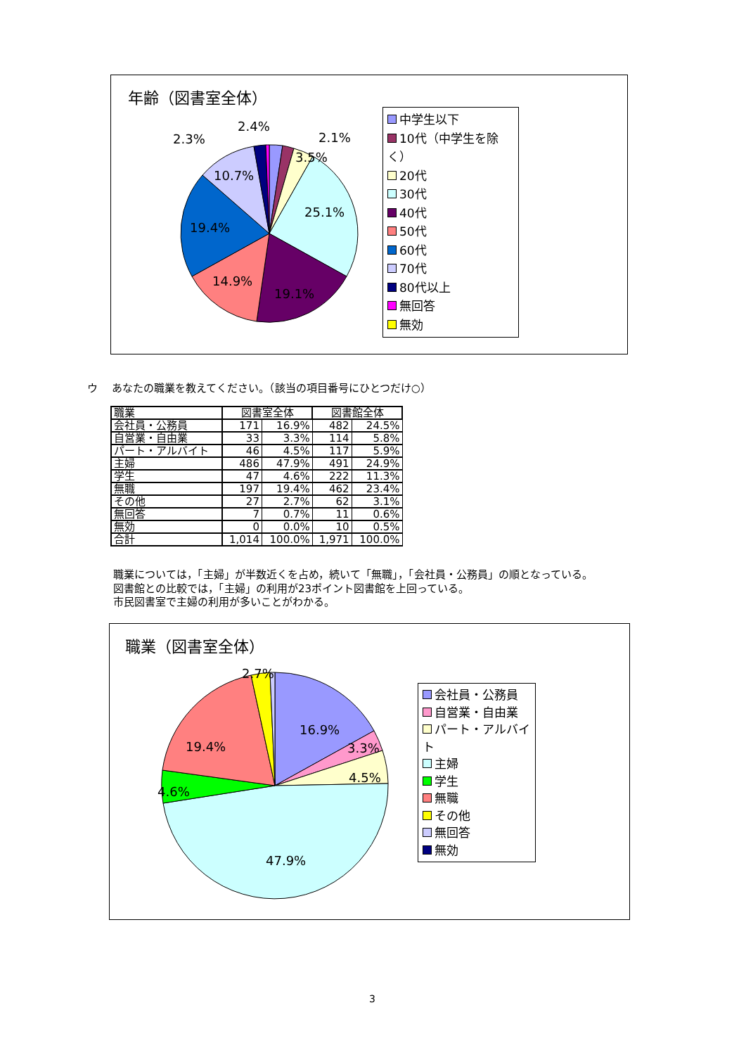年齢（図書室全体）
2.4%
2.3% 2.1%
3.5%
10.7%
25.1%
19.4%
14.9%
19.1%
中学生以下
10代（中学生を除く）
20代
30代
40代
50代
60代
70代
80代以上
無回答
無効
ウ　 あなたの職業を教えてください。（該当の項目番号にひとつだけ○）
| 職業 | 図書室全体 | | 図書館全体 | |
| 会社員・公務員 | 171 | 16.9% | 482 | 24.5% |
| 自営業・自由業 | 33 | 3.3% | 114 | 5.8% |
| パート・アルバイト | 46 | 4.5% | 117 | 5.9% |
| 主婦 | 486 | 47.9% | 491 | 24.9% |
| 学生 | 47 | 4.6% | 222 | 11.3% |
| 無職 | 197 | 19.4% | 462 | 23.4% |
| その他 | 27 | 2.7% | 62 | 3.1% |
| 無回答 | 7 | 0.7% | 11 | 0.6% |
| 無効 | 0 | 0.0% | 10 | 0.5% |
| 合計 | 1,014 | 100.0% | 1,971 | 100.0% |
職業については，「主婦」が半数近くを占め，続いて「無職」，「会社員・公務員」の順となっている。
図書館との比較では，「主婦」の利用が23ポイント図書館を上回っている。
市民図書室で主婦の利用が多いことがわかる。
職業（図書室全体）
2.7%
16.9%
19.4% 3.3%
4.5%
4.6%
47.9%
会社員・公務員
自営業・自由業
パート・アルバイト
主婦
学生
無職
その他
無回答
無効
3